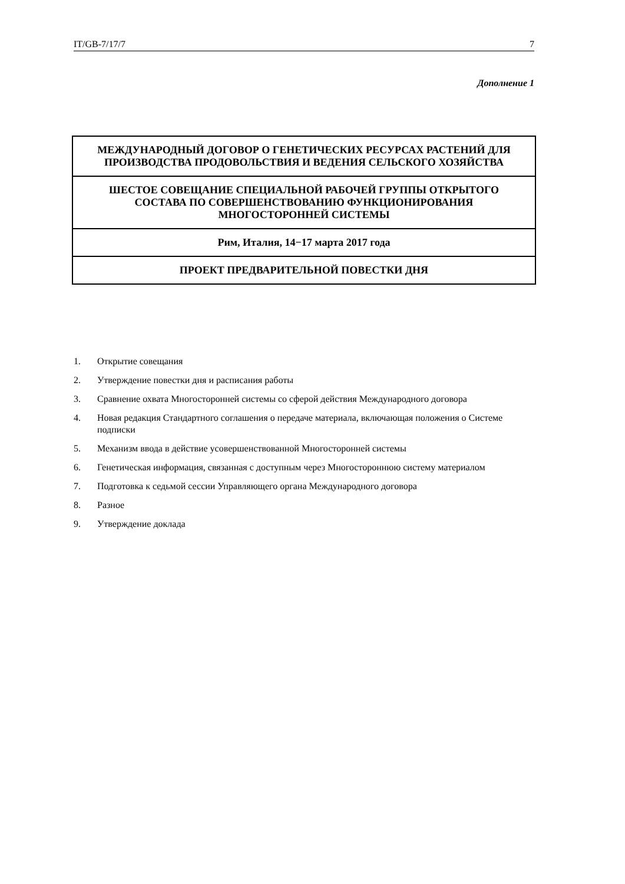IT/GB-7/17/7 7
Дополнение 1
МЕЖДУНАРОДНЫЙ ДОГОВОР О ГЕНЕТИЧЕСКИХ РЕСУРСАХ РАСТЕНИЙ ДЛЯ ПРОИЗВОДСТВА ПРОДОВОЛЬСТВИЯ И ВЕДЕНИЯ СЕЛЬСКОГО ХОЗЯЙСТВА
ШЕСТОЕ СОВЕЩАНИЕ СПЕЦИАЛЬНОЙ РАБОЧЕЙ ГРУППЫ ОТКРЫТОГО СОСТАВА ПО СОВЕРШЕНСТВОВАНИЮ ФУНКЦИОНИРОВАНИЯ МНОГОСТОРОННЕЙ СИСТЕМЫ
Рим, Италия, 14−17 марта 2017 года
ПРОЕКТ ПРЕДВАРИТЕЛЬНОЙ ПОВЕСТКИ ДНЯ
1. Открытие совещания
2. Утверждение повестки дня и расписания работы
3. Сравнение охвата Многосторонней системы со сферой действия Международного договора
4. Новая редакция Стандартного соглашения о передаче материала, включающая положения о Системе подписки
5. Механизм ввода в действие усовершенствованной Многосторонней системы
6. Генетическая информация, связанная с доступным через Многостороннюю систему материалом
7. Подготовка к седьмой сессии Управляющего органа Международного договора
8. Разное
9. Утверждение доклада